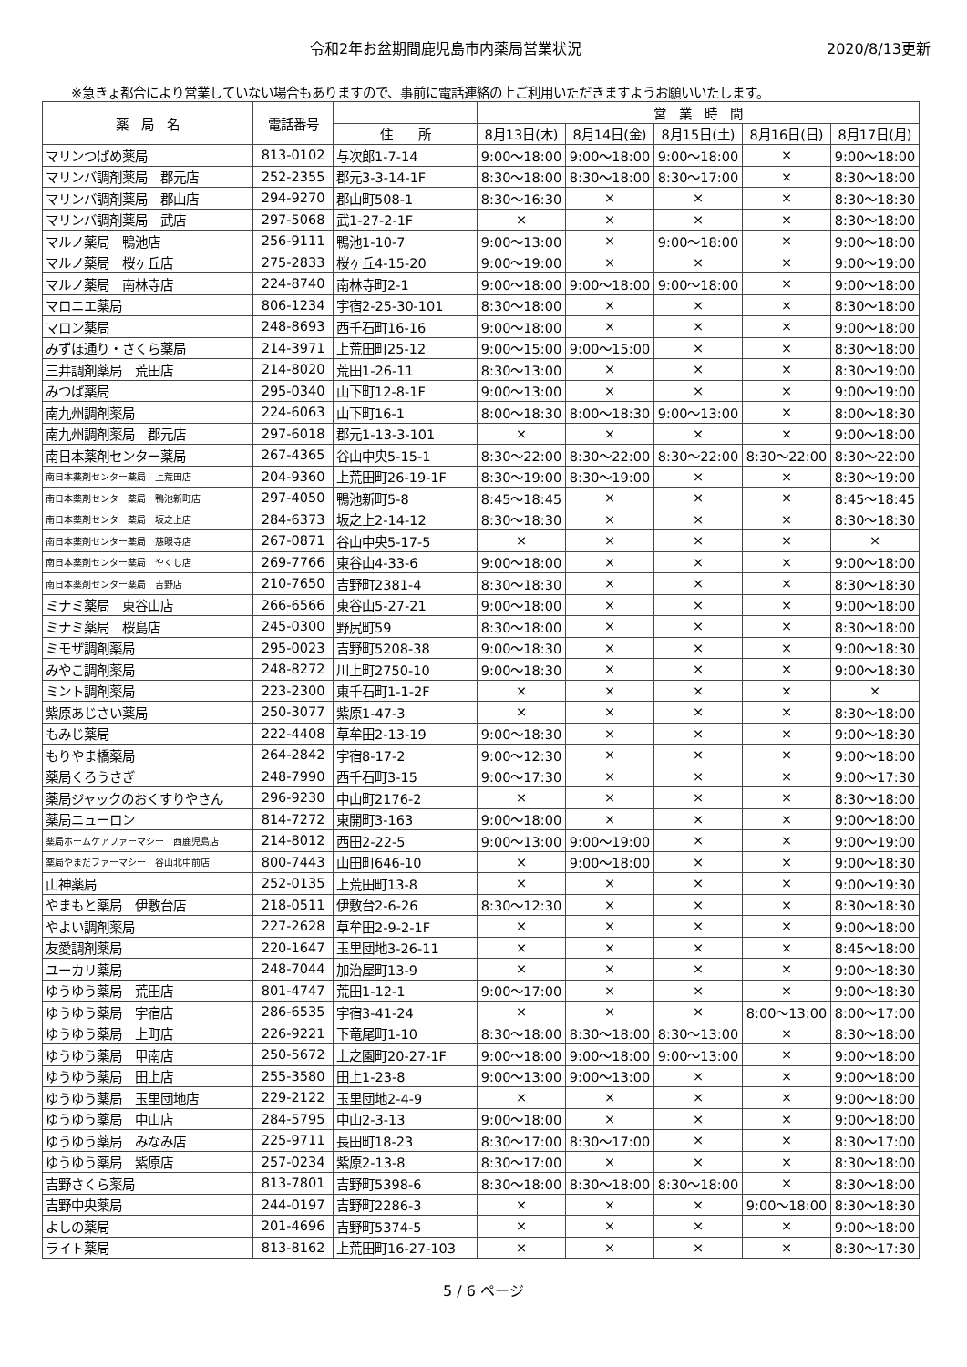令和2年お盆期間鹿児島市内薬局営業状況
2020/8/13更新
※急きょ都合により営業していない場合もありますので、事前に電話連絡の上ご利用いただきますようお願いいたします。
| 薬 局 名 | 電話番号 | | 営 業 時 間 | | | | |
| --- | --- | --- | --- | --- | --- | --- | --- |
| | | 住 所 | 8月13日(木) | 8月14日(金) | 8月15日(土) | 8月16日(日) | 8月17日(月) |
| マリンつばめ薬局 | 813-0102 | 与次郎1-7-14 | 9:00～18:00 | 9:00～18:00 | 9:00～18:00 | × | 9:00～18:00 |
| マリンバ調剤薬局 郡元店 | 252-2355 | 郡元3-3-14-1F | 8:30～18:00 | 8:30～18:00 | 8:30～17:00 | × | 8:30～18:00 |
| マリンバ調剤薬局 郡山店 | 294-9270 | 郡山町508-1 | 8:30～16:30 | × | × | × | 8:30～18:30 |
| マリンバ調剤薬局 武店 | 297-5068 | 武1-27-2-1F | × | × | × | × | 8:30～18:00 |
| マルノ薬局 鴨池店 | 256-9111 | 鴨池1-10-7 | 9:00～13:00 | × | 9:00～18:00 | × | 9:00～18:00 |
| マルノ薬局 桜ヶ丘店 | 275-2833 | 桜ヶ丘4-15-20 | 9:00～19:00 | × | × | × | 9:00～19:00 |
| マルノ薬局 南林寺店 | 224-8740 | 南林寺町2-1 | 9:00～18:00 | 9:00～18:00 | 9:00～18:00 | × | 9:00～18:00 |
| マロニエ薬局 | 806-1234 | 宇宿2-25-30-101 | 8:30～18:00 | × | × | × | 8:30～18:00 |
| マロン薬局 | 248-8693 | 西千石町16-16 | 9:00～18:00 | × | × | × | 9:00～18:00 |
| みずほ通り・さくら薬局 | 214-3971 | 上荒田町25-12 | 9:00～15:00 | 9:00～15:00 | × | × | 8:30～18:00 |
| 三井調剤薬局 荒田店 | 214-8020 | 荒田1-26-11 | 8:30～13:00 | × | × | × | 8:30～19:00 |
| みつば薬局 | 295-0340 | 山下町12-8-1F | 9:00～13:00 | × | × | × | 9:00～19:00 |
| 南九州調剤薬局 | 224-6063 | 山下町16-1 | 8:00～18:30 | 8:00～18:30 | 9:00～13:00 | × | 8:00～18:30 |
| 南九州調剤薬局 郡元店 | 297-6018 | 郡元1-13-3-101 | × | × | × | × | 9:00～18:00 |
| 南日本薬剤センター薬局 | 267-4365 | 谷山中央5-15-1 | 8:30～22:00 | 8:30～22:00 | 8:30～22:00 | 8:30～22:00 | 8:30～22:00 |
| 南日本薬剤センター薬局 上荒田店 | 204-9360 | 上荒田町26-19-1F | 8:30～19:00 | 8:30～19:00 | × | × | 8:30～19:00 |
| 南日本薬剤センター薬局 鴨池新町店 | 297-4050 | 鴨池新町5-8 | 8:45～18:45 | × | × | × | 8:45～18:45 |
| 南日本薬剤センター薬局 坂之上店 | 284-6373 | 坂之上2-14-12 | 8:30～18:30 | × | × | × | 8:30～18:30 |
| 南日本薬剤センター薬局 慈眼寺店 | 267-0871 | 谷山中央5-17-5 | × | × | × | × | × |
| 南日本薬剤センター薬局 やくし店 | 269-7766 | 東谷山4-33-6 | 9:00～18:00 | × | × | × | 9:00～18:00 |
| 南日本薬剤センター薬局 吉野店 | 210-7650 | 吉野町2381-4 | 8:30～18:30 | × | × | × | 8:30～18:30 |
| ミナミ薬局 東谷山店 | 266-6566 | 東谷山5-27-21 | 9:00～18:00 | × | × | × | 9:00～18:00 |
| ミナミ薬局 桜島店 | 245-0300 | 野尻町59 | 8:30～18:00 | × | × | × | 8:30～18:00 |
| ミモザ調剤薬局 | 295-0023 | 吉野町5208-38 | 9:00～18:30 | × | × | × | 9:00～18:30 |
| みやこ調剤薬局 | 248-8272 | 川上町2750-10 | 9:00～18:30 | × | × | × | 9:00～18:30 |
| ミント調剤薬局 | 223-2300 | 東千石町1-1-2F | × | × | × | × | × |
| 紫原あじさい薬局 | 250-3077 | 紫原1-47-3 | × | × | × | × | 8:30～18:00 |
| もみじ薬局 | 222-4408 | 草牟田2-13-19 | 9:00～18:30 | × | × | × | 9:00～18:30 |
| もりやま橋薬局 | 264-2842 | 宇宿8-17-2 | 9:00～12:30 | × | × | × | 9:00～18:00 |
| 薬局くろうさぎ | 248-7990 | 西千石町3-15 | 9:00～17:30 | × | × | × | 9:00～17:30 |
| 薬局ジャックのおくすりやさん | 296-9230 | 中山町2176-2 | × | × | × | × | 8:30～18:00 |
| 薬局ニューロン | 814-7272 | 東開町3-163 | 9:00～18:00 | × | × | × | 9:00～18:00 |
| 薬局ホームケアファーマシー 西鹿児島店 | 214-8012 | 西田2-22-5 | 9:00～13:00 | 9:00～19:00 | × | × | 9:00～19:00 |
| 薬局やまだファーマシー 谷山北中前店 | 800-7443 | 山田町646-10 | × | 9:00～18:00 | × | × | 9:00～18:30 |
| 山神薬局 | 252-0135 | 上荒田町13-8 | × | × | × | × | 9:00～19:30 |
| やまもと薬局 伊敷台店 | 218-0511 | 伊敷台2-6-26 | 8:30～12:30 | × | × | × | 8:30～18:30 |
| やよい調剤薬局 | 227-2628 | 草牟田2-9-2-1F | × | × | × | × | 9:00～18:00 |
| 友愛調剤薬局 | 220-1647 | 玉里団地3-26-11 | × | × | × | × | 8:45～18:00 |
| ユーカリ薬局 | 248-7044 | 加治屋町13-9 | × | × | × | × | 9:00～18:30 |
| ゆうゆう薬局 荒田店 | 801-4747 | 荒田1-12-1 | 9:00～17:00 | × | × | × | 9:00～18:30 |
| ゆうゆう薬局 宇宿店 | 286-6535 | 宇宿3-41-24 | × | × | × | 8:00～13:00 | 8:00～17:00 |
| ゆうゆう薬局 上町店 | 226-9221 | 下竜尾町1-10 | 8:30～18:00 | 8:30～18:00 | 8:30～13:00 | × | 8:30～18:00 |
| ゆうゆう薬局 甲南店 | 250-5672 | 上之園町20-27-1F | 9:00～18:00 | 9:00～18:00 | 9:00～13:00 | × | 9:00～18:00 |
| ゆうゆう薬局 田上店 | 255-3580 | 田上1-23-8 | 9:00～13:00 | 9:00～13:00 | × | × | 9:00～18:00 |
| ゆうゆう薬局 玉里団地店 | 229-2122 | 玉里団地2-4-9 | × | × | × | × | 9:00～18:00 |
| ゆうゆう薬局 中山店 | 284-5795 | 中山2-3-13 | 9:00～18:00 | × | × | × | 9:00～18:00 |
| ゆうゆう薬局 みなみ店 | 225-9711 | 長田町18-23 | 8:30～17:00 | 8:30～17:00 | × | × | 8:30～17:00 |
| ゆうゆう薬局 紫原店 | 257-0234 | 紫原2-13-8 | 8:30～17:00 | × | × | × | 8:30～18:00 |
| 吉野さくら薬局 | 813-7801 | 吉野町5398-6 | 8:30～18:00 | 8:30～18:00 | 8:30～18:00 | × | 8:30～18:00 |
| 吉野中央薬局 | 244-0197 | 吉野町2286-3 | × | × | × | 9:00～18:00 | 8:30～18:30 |
| よしの薬局 | 201-4696 | 吉野町5374-5 | × | × | × | × | 9:00～18:00 |
| ライト薬局 | 813-8162 | 上荒田町16-27-103 | × | × | × | × | 8:30～17:30 |
5 / 6 ページ